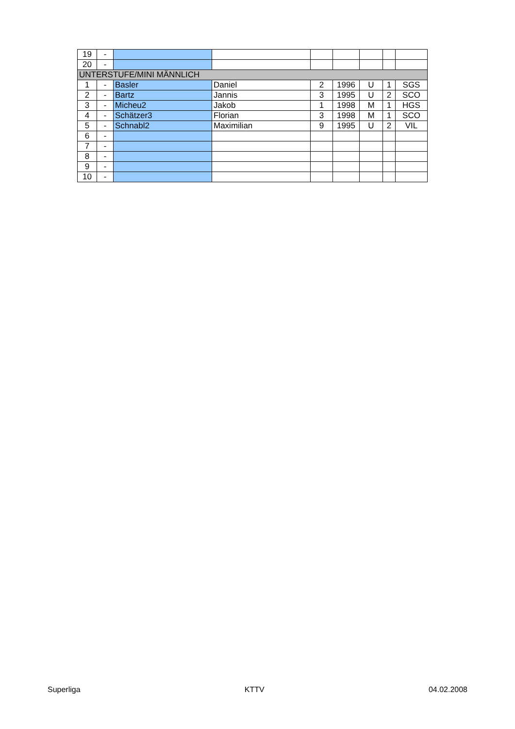| 19 | - | | | | | | | |
| 20 | - | | | | | | | |
| UNTERSTUFE/MINI MÄNNLICH | | | | | | | | |
| 1 | - | Basler | Daniel | 2 | 1996 | U | 1 | SGS |
| 2 | - | Bartz | Jannis | 3 | 1995 | U | 2 | SCO |
| 3 | - | Micheu2 | Jakob | 1 | 1998 | M | 1 | HGS |
| 4 | - | Schätzer3 | Florian | 3 | 1998 | M | 1 | SCO |
| 5 | - | Schnabl2 | Maximilian | 9 | 1995 | U | 2 | VIL |
| 6 | - | | | | | | | |
| 7 | - | | | | | | | |
| 8 | - | | | | | | | |
| 9 | - | | | | | | | |
| 10 | - | | | | | | | |
Superliga KTTV 04.02.2008